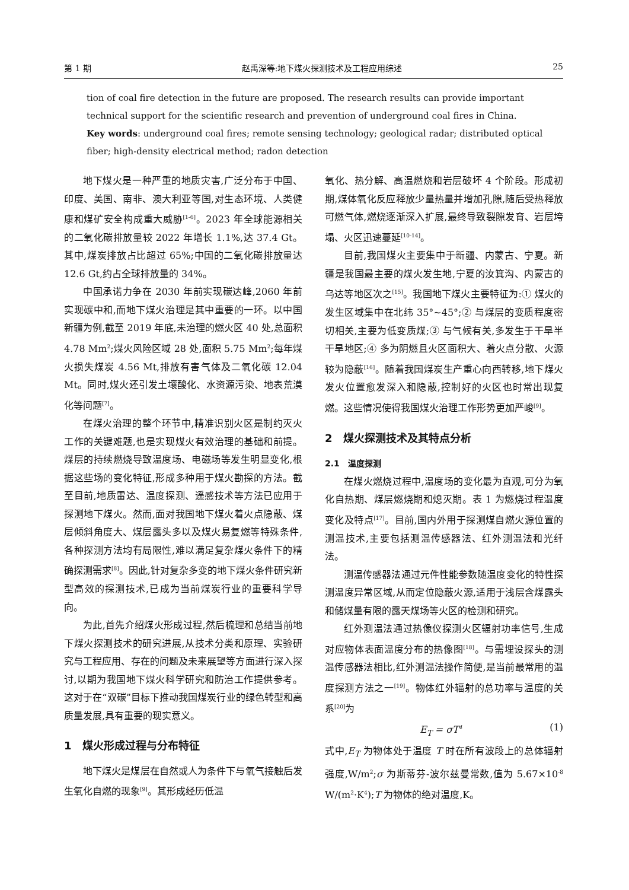第 1 期 赵禹深等:地下煤火探测技术及工程应用综述 25
tion of coal fire detection in the future are proposed. The research results can provide important technical support for the scientific research and prevention of underground coal fires in China.
Key words: underground coal fires; remote sensing technology; geological radar; distributed optical fiber; high-density electrical method; radon detection
地下煤火是一种严重的地质灾害,广泛分布于中国、印度、美国、南非、澳大利亚等国,对生态环境、人类健康和煤矿安全构成重大威胁<sup>[1-6]</sup>。2023 年全球能源相关的二氧化碳排放量较 2022 年增长 1.1%,达 37.4 Gt。其中,煤炭排放占比超过 65%;中国的二氧化碳排放量达 12.6 Gt,约占全球排放量的 34%。
中国承诺力争在 2030 年前实现碳达峰,2060 年前实现碳中和,而地下煤火治理是其中重要的一环。以中国新疆为例,截至 2019 年底,未治理的燃火区 40 处,总面积 4.78 Mm<sup>2</sup>;煤火风险区域 28 处,面积 5.75 Mm<sup>2</sup>;每年煤火损失煤炭 4.56 Mt,排放有害气体及二氧化碳 12.04 Mt。同时,煤火还引发土壤酸化、水资源污染、地表荒漠化等问题<sup>[7]</sup>。
在煤火治理的整个环节中,精准识别火区是制约灭火工作的关键难题,也是实现煤火有效治理的基础和前提。煤层的持续燃烧导致温度场、电磁场等发生明显变化,根据这些场的变化特征,形成多种用于煤火勘探的方法。截至目前,地质雷达、温度探测、遥感技术等方法已应用于探测地下煤火。然而,面对我国地下煤火着火点隐蔽、煤层倾斜角度大、煤层露头多以及煤火易复燃等特殊条件,各种探测方法均有局限性,难以满足复杂煤火条件下的精确探测需求<sup>[8]</sup>。因此,针对复杂多变的地下煤火条件研究新型高效的探测技术,已成为当前煤炭行业的重要科学导向。
为此,首先介绍煤火形成过程,然后梳理和总结当前地下煤火探测技术的研究进展,从技术分类和原理、实验研究与工程应用、存在的问题及未来展望等方面进行深入探讨,以期为我国地下煤火科学研究和防治工作提供参考。这对于在“双碳”目标下推动我国煤炭行业的绿色转型和高质量发展,具有重要的现实意义。
1　煤火形成过程与分布特征
地下煤火是煤层在自然或人为条件下与氧气接触后发生氧化自燃的现象<sup>[9]</sup>。其形成经历低温
氧化、热分解、高温燃烧和岩层破坏 4 个阶段。形成初期,煤体氧化反应释放少量热量并增加孔隙,随后受热释放可燃气体,燃烧逐渐深入扩展,最终导致裂隙发育、岩层垮塌、火区迅速蔓延<sup>[10-14]</sup>。
目前,我国煤火主要集中于新疆、内蒙古、宁夏。新疆是我国最主要的煤火发生地,宁夏的汝箕沟、内蒙古的乌达等地区次之<sup>[15]</sup>。我国地下煤火主要特征为:① 煤火的发生区域集中在北纬 35°~45°;② 与煤层的变质程度密切相关,主要为低变质煤;③ 与气候有关,多发生于干旱半干旱地区;④ 多为阴燃且火区面积大、着火点分散、火源较为隐蔽<sup>[16]</sup>。随着我国煤炭生产重心向西转移,地下煤火发火位置愈发深入和隐蔽,控制好的火区也时常出现复燃。这些情况使得我国煤火治理工作形势更加严峻<sup>[9]</sup>。
2　煤火探测技术及其特点分析
2.1　温度探测
在煤火燃烧过程中,温度场的变化最为直观,可分为氧化自热期、煤层燃烧期和熄灭期。表 1 为燃烧过程温度变化及特点<sup>[17]</sup>。目前,国内外用于探测煤自燃火源位置的测温技术,主要包括测温传感器法、红外测温法和光纤法。
测温传感器法通过元件性能参数随温度变化的特性探测温度异常区域,从而定位隐蔽火源,适用于浅层含煤露头和储煤量有限的露天煤场等火区的检测和研究。
红外测温法通过热像仪探测火区辐射功率信号,生成对应物体表面温度分布的热像图<sup>[18]</sup>。与需埋设探头的测温传感器法相比,红外测温法操作简便,是当前最常用的温度探测方法之一<sup>[19]</sup>。物体红外辐射的总功率与温度的关系<sup>[20]</sup>为
E<sub>T</sub> = σT<sup>4</sup> (1)
式中,E<sub>T</sub> 为物体处于温度 T 时在所有波段上的总体辐射强度,W/m<sup>2</sup>;σ 为斯蒂芬-波尔兹曼常数,值为 5.67×10<sup>-8</sup> W/(m<sup>2</sup>·K<sup>4</sup>);T 为物体的绝对温度,K。